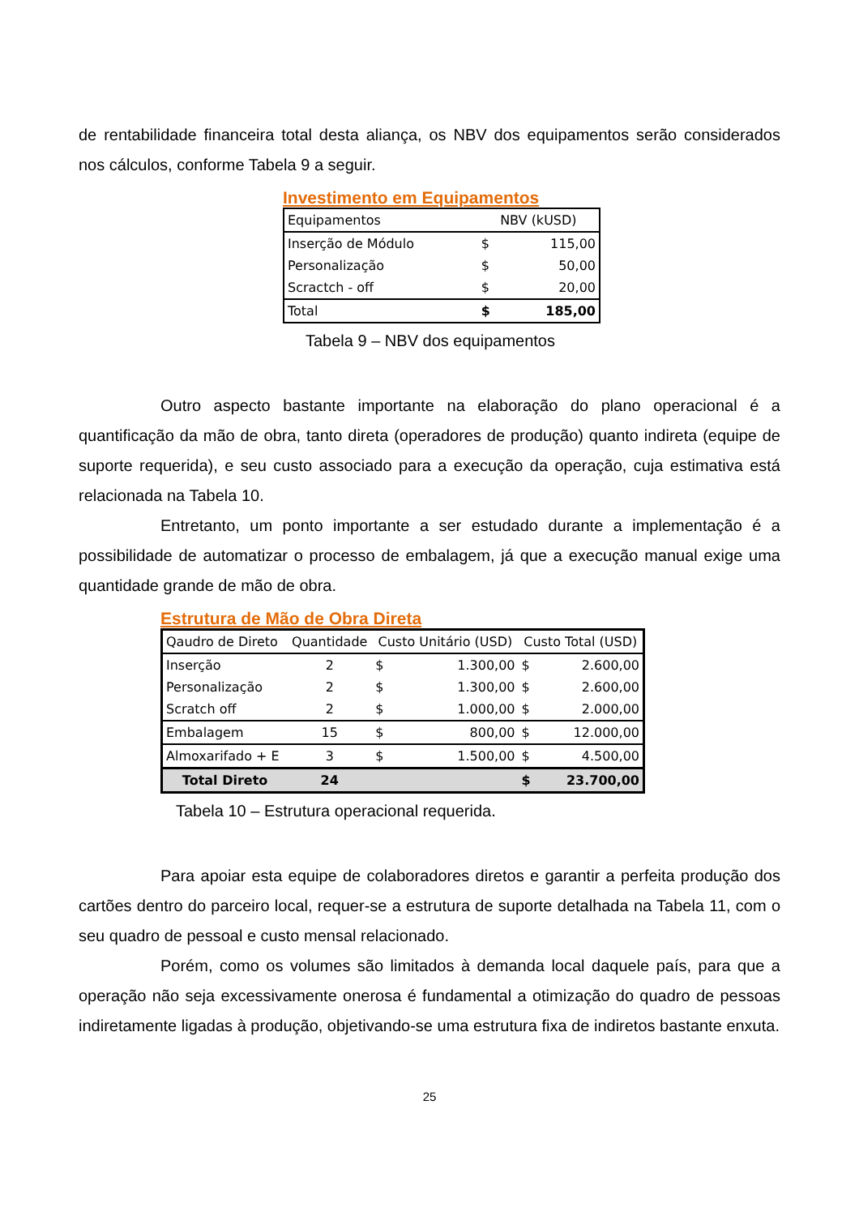de rentabilidade financeira total desta aliança, os NBV dos equipamentos serão considerados nos cálculos, conforme Tabela 9 a seguir.
Investimento em Equipamentos
| Equipamentos | NBV (kUSD) | |
| --- | --- | --- |
| Inserção de Módulo | $ | 115,00 |
| Personalização | $ | 50,00 |
| Scractch - off | $ | 20,00 |
| Total | $ | 185,00 |
Tabela 9 – NBV dos equipamentos
Outro aspecto bastante importante na elaboração do plano operacional é a quantificação da mão de obra, tanto direta (operadores de produção) quanto indireta (equipe de suporte requerida), e seu custo associado para a execução da operação, cuja estimativa está relacionada na Tabela 10.
Entretanto, um ponto importante a ser estudado durante a implementação é a possibilidade de automatizar o processo de embalagem, já que a execução manual exige uma quantidade grande de mão de obra.
Estrutura de Mão de Obra Direta
| Qaudro de Direto | Quantidade | Custo Unitário (USD) | | Custo Total (USD) | |
| --- | --- | --- | --- | --- | --- |
| Inserção | 2 | $ | 1.300,00 | $ | 2.600,00 |
| Personalização | 2 | $ | 1.300,00 | $ | 2.600,00 |
| Scratch off | 2 | $ | 1.000,00 | $ | 2.000,00 |
| Embalagem | 15 | $ | 800,00 | $ | 12.000,00 |
| Almoxarifado + E | 3 | $ | 1.500,00 | $ | 4.500,00 |
| Total Direto | 24 | | | $ | 23.700,00 |
Tabela 10 – Estrutura operacional requerida.
Para apoiar esta equipe de colaboradores diretos e garantir a perfeita produção dos cartões dentro do parceiro local, requer-se a estrutura de suporte detalhada na Tabela 11, com o seu quadro de pessoal e custo mensal relacionado.
Porém, como os volumes são limitados à demanda local daquele país, para que a operação não seja excessivamente onerosa é fundamental a otimização do quadro de pessoas indiretamente ligadas à produção, objetivando-se uma estrutura fixa de indiretos bastante enxuta.
25